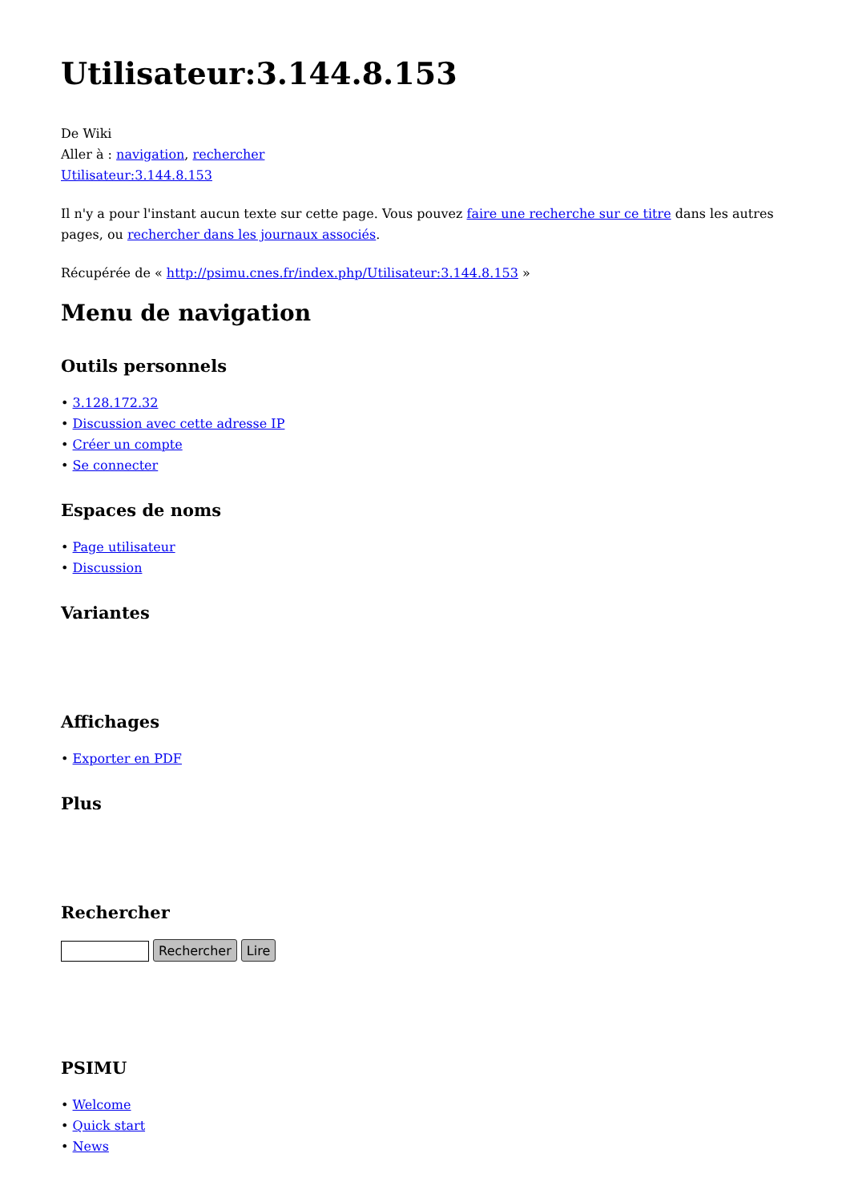Utilisateur:3.144.8.153
De Wiki
Aller à : navigation, rechercher
Utilisateur:3.144.8.153
Il n'y a pour l'instant aucun texte sur cette page. Vous pouvez faire une recherche sur ce titre dans les autres pages, ou rechercher dans les journaux associés.
Récupérée de « http://psimu.cnes.fr/index.php/Utilisateur:3.144.8.153 »
Menu de navigation
Outils personnels
• 3.128.172.32
• Discussion avec cette adresse IP
• Créer un compte
• Se connecter
Espaces de noms
• Page utilisateur
• Discussion
Variantes
Affichages
• Exporter en PDF
Plus
Rechercher
Rechercher Lire
PSIMU
• Welcome
• Quick start
• News